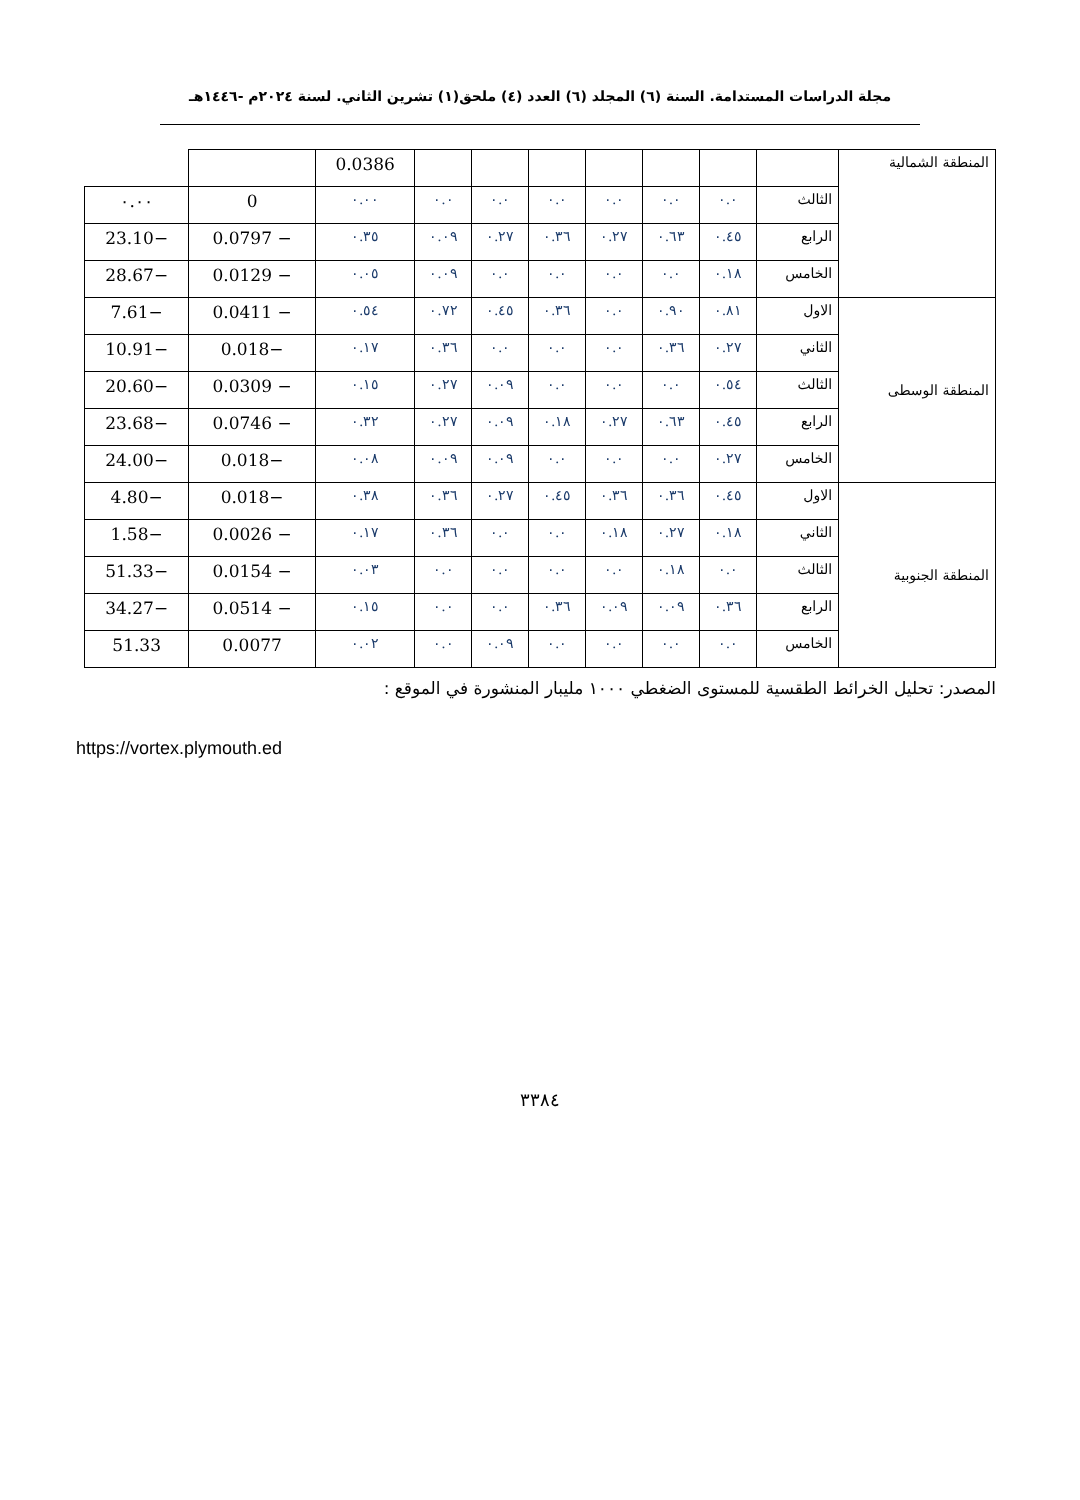مجلة الدراسات المستدامة. السنة (٦) المجلد (٦) العدد (٤) ملحق(١) تشرين الثاني. لسنة ٢٠٢٤م -١٤٤٦هـ
| المنطقة الشمالية | | | | | | | | 0.0386 | | |
| | الثالث | ٠.٠ | ٠.٠ | ٠.٠ | ٠.٠ | ٠.٠ | ٠.٠ | ٠.٠٠ | 0 | ٠.٠٠ |
| | الرابع | ٠.٤٥ | ٠.٦٣ | ٠.٢٧ | ٠.٣٦ | ٠.٢٧ | ٠.٠٩ | ٠.٣٥ | − 0.0797 | −23.10 |
| | الخامس | ٠.١٨ | ٠.٠ | ٠.٠ | ٠.٠ | ٠.٠ | ٠.٠٩ | ٠.٠٥ | − 0.0129 | −28.67 |
| المنطقة الوسطى | الاول | ٠.٨١ | ٠.٩٠ | ٠.٠ | ٠.٣٦ | ٠.٤٥ | ٠.٧٢ | ٠.٥٤ | − 0.0411 | −7.61 |
| | الثاني | ٠.٢٧ | ٠.٣٦ | ٠.٠ | ٠.٠ | ٠.٠ | ٠.٣٦ | ٠.١٧ | −0.018 | −10.91 |
| | الثالث | ٠.٥٤ | ٠.٠ | ٠.٠ | ٠.٠ | ٠.٠٩ | ٠.٢٧ | ٠.١٥ | − 0.0309 | −20.60 |
| | الرابع | ٠.٤٥ | ٠.٦٣ | ٠.٢٧ | ٠.١٨ | ٠.٠٩ | ٠.٢٧ | ٠.٣٢ | − 0.0746 | −23.68 |
| | الخامس | ٠.٢٧ | ٠.٠ | ٠.٠ | ٠.٠ | ٠.٠٩ | ٠.٠٩ | ٠.٠٨ | −0.018 | −24.00 |
| المنطقة الجنوبية | الاول | ٠.٤٥ | ٠.٣٦ | ٠.٣٦ | ٠.٤٥ | ٠.٢٧ | ٠.٣٦ | ٠.٣٨ | −0.018 | −4.80 |
| | الثاني | ٠.١٨ | ٠.٢٧ | ٠.١٨ | ٠.٠ | ٠.٠ | ٠.٣٦ | ٠.١٧ | − 0.0026 | −1.58 |
| | الثالث | ٠.٠ | ٠.١٨ | ٠.٠ | ٠.٠ | ٠.٠ | ٠.٠ | ٠.٠٣ | − 0.0154 | −51.33 |
| | الرابع | ٠.٣٦ | ٠.٠٩ | ٠.٠٩ | ٠.٣٦ | ٠.٠ | ٠.٠ | ٠.١٥ | − 0.0514 | −34.27 |
| | الخامس | ٠.٠ | ٠.٠ | ٠.٠ | ٠.٠ | ٠.٠٩ | ٠.٠ | ٠.٠٢ | 0.0077 | 51.33 |
المصدر: تحليل الخرائط الطقسية للمستوى الضغطي ١٠٠٠ مليبار المنشورة في الموقع :
https://vortex.plymouth.ed
٣٣٨٤